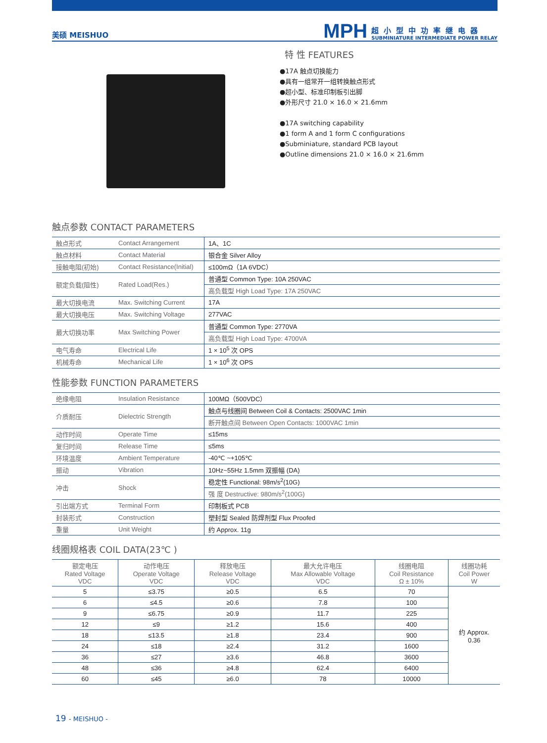美硕 MEISHUO
MPH
超小型中功率继电器
SUBMINIATURE INTERMEDIATE POWER RELAY
特 性 FEATURES
●17A 触点切换能力
●具有一组常开一组转换触点形式
●超小型、标准印制板引出脚
●外形尺寸 21.0 × 16.0 × 21.6mm
●17A switching capability
●1 form A and 1 form C configurations
●Subminiature, standard PCB layout
●Outline dimensions 21.0 × 16.0 × 21.6mm
触点参数 CONTACT PARAMETERS
| 触点形式 | Contact Arrangement | 1A、1C |
| 触点材料 | Contact Material | 银合金 Silver Alloy |
| 接触电阻(初始) | Contact Resistance(Initial) | ≤100mΩ（1A 6VDC） |
| 额定负载(阻性) | Rated Load(Res.) | 普通型 Common Type: 10A 250VAC |
| | | 高负载型 High Load Type: 17A 250VAC |
| 最大切换电流 | Max. Switching Current | 17A |
| 最大切换电压 | Max. Switching Voltage | 277VAC |
| 最大切换功率 | Max Switching Power | 普通型 Common Type: 2770VA |
| | | 高负载型 High Load Type: 4700VA |
| 电气寿命 | Electrical Life | 1 × 10<sup>5</sup> 次 OPS |
| 机械寿命 | Mechanical Life | 1 × 10<sup>6</sup> 次 OPS |
性能参数 FUNCTION PARAMETERS
| 绝缘电阻 | Insulation Resistance | 100MΩ（500VDC） |
| 介质耐压 | Dielectric Strength | 触点与线圈间 Between Coil & Contacts: 2500VAC 1min |
| | | 断开触点间 Between Open Contacts: 1000VAC 1min |
| 动作时间 | Operate Time | ≤15ms |
| 复归时间 | Release Time | ≤5ms |
| 环境温度 | Ambient Temperature | -40℃ ~+105℃ |
| 振动 | Vibration | 10Hz~55Hz 1.5mm 双振幅 (DA) |
| 冲击 | Shock | 稳定性 Functional: 98m/s<sup>2</sup>(10G) |
| | | 强 度 Destructive: 980m/s<sup>2</sup>(100G) |
| 引出端方式 | Terminal Form | 印制板式 PCB |
| 封装形式 | Construction | 塑封型 Sealed 防焊剂型 Flux Proofed |
| 重量 | Unit Weight | 约 Approx. 11g |
线圈规格表 COIL DATA(23℃ )
| 额定电压 Rated Voltage VDC | 动作电压 Operate Voltage VDC | 释放电压 Release Voltage VDC | 最大允许电压 Max Allowable Voltage VDC | 线圈电阻 Coil Resistance Ω ± 10% | 线圈功耗 Coil Power W |
| --- | --- | --- | --- | --- | --- |
| 5 | ≤3.75 | ≥0.5 | 6.5 | 70 | 约 Approx. 0.36 |
| 6 | ≤4.5 | ≥0.6 | 7.8 | 100 | |
| 9 | ≤6.75 | ≥0.9 | 11.7 | 225 | |
| 12 | ≤9 | ≥1.2 | 15.6 | 400 | |
| 18 | ≤13.5 | ≥1.8 | 23.4 | 900 | |
| 24 | ≤18 | ≥2.4 | 31.2 | 1600 | |
| 36 | ≤27 | ≥3.6 | 46.8 | 3600 | |
| 48 | ≤36 | ≥4.8 | 62.4 | 6400 | |
| 60 | ≤45 | ≥6.0 | 78 | 10000 | |
19 - MEISHUO -